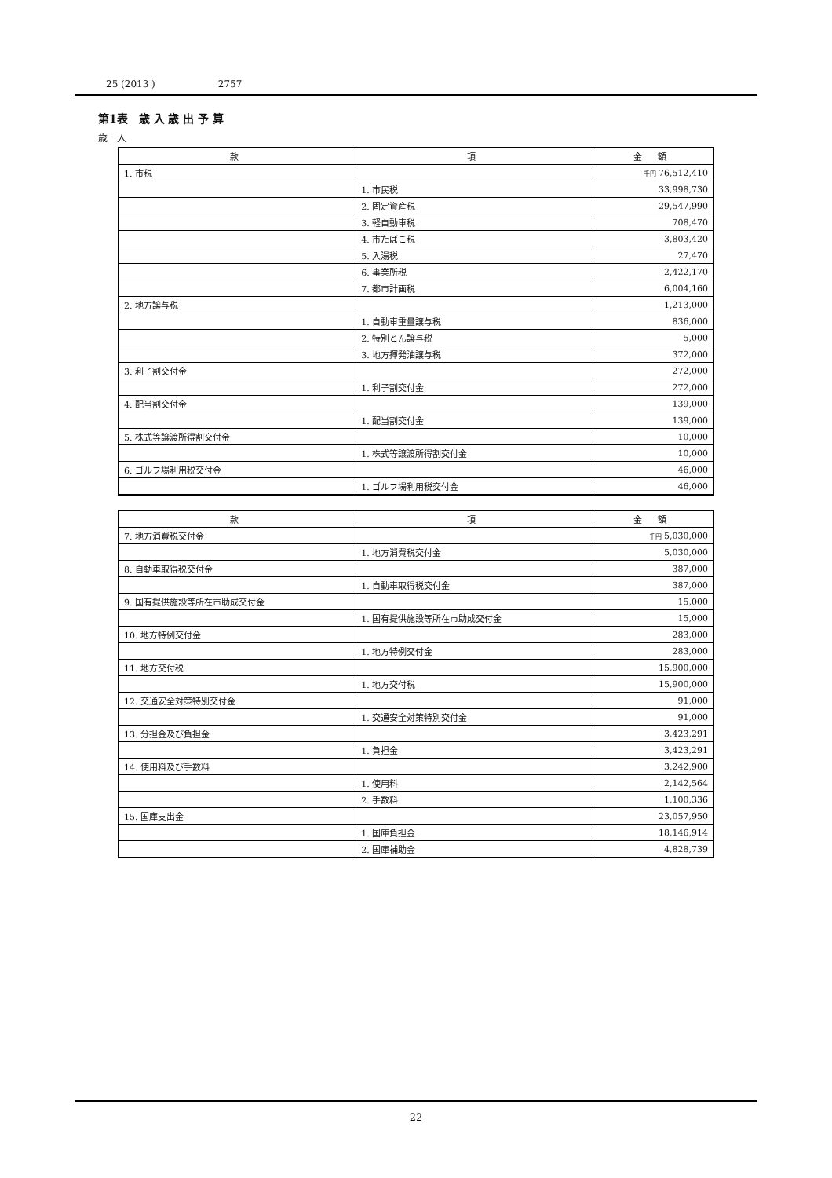25 (2013 ) 2757
第1表　歳 入 歳 出 予 算
歳　入
| 款 | 項 | 金 額 |
| --- | --- | --- |
| 1. 市税 | | 千円 76,512,410 |
| | 1. 市民税 | 33,998,730 |
| | 2. 固定資産税 | 29,547,990 |
| | 3. 軽自動車税 | 708,470 |
| | 4. 市たばこ税 | 3,803,420 |
| | 5. 入湯税 | 27,470 |
| | 6. 事業所税 | 2,422,170 |
| | 7. 都市計画税 | 6,004,160 |
| 2. 地方譲与税 | | 1,213,000 |
| | 1. 自動車重量譲与税 | 836,000 |
| | 2. 特別とん譲与税 | 5,000 |
| | 3. 地方揮発油譲与税 | 372,000 |
| 3. 利子割交付金 | | 272,000 |
| | 1. 利子割交付金 | 272,000 |
| 4. 配当割交付金 | | 139,000 |
| | 1. 配当割交付金 | 139,000 |
| 5. 株式等譲渡所得割交付金 | | 10,000 |
| | 1. 株式等譲渡所得割交付金 | 10,000 |
| 6. ゴルフ場利用税交付金 | | 46,000 |
| | 1. ゴルフ場利用税交付金 | 46,000 |
| 款 | 項 | 金 額 |
| --- | --- | --- |
| 7. 地方消費税交付金 | | 千円 5,030,000 |
| | 1. 地方消費税交付金 | 5,030,000 |
| 8. 自動車取得税交付金 | | 387,000 |
| | 1. 自動車取得税交付金 | 387,000 |
| 9. 国有提供施設等所在市助成交付金 | | 15,000 |
| | 1. 国有提供施設等所在市助成交付金 | 15,000 |
| 10. 地方特例交付金 | | 283,000 |
| | 1. 地方特例交付金 | 283,000 |
| 11. 地方交付税 | | 15,900,000 |
| | 1. 地方交付税 | 15,900,000 |
| 12. 交通安全対策特別交付金 | | 91,000 |
| | 1. 交通安全対策特別交付金 | 91,000 |
| 13. 分担金及び負担金 | | 3,423,291 |
| | 1. 負担金 | 3,423,291 |
| 14. 使用料及び手数料 | | 3,242,900 |
| | 1. 使用料 | 2,142,564 |
| | 2. 手数料 | 1,100,336 |
| 15. 国庫支出金 | | 23,057,950 |
| | 1. 国庫負担金 | 18,146,914 |
| | 2. 国庫補助金 | 4,828,739 |
22